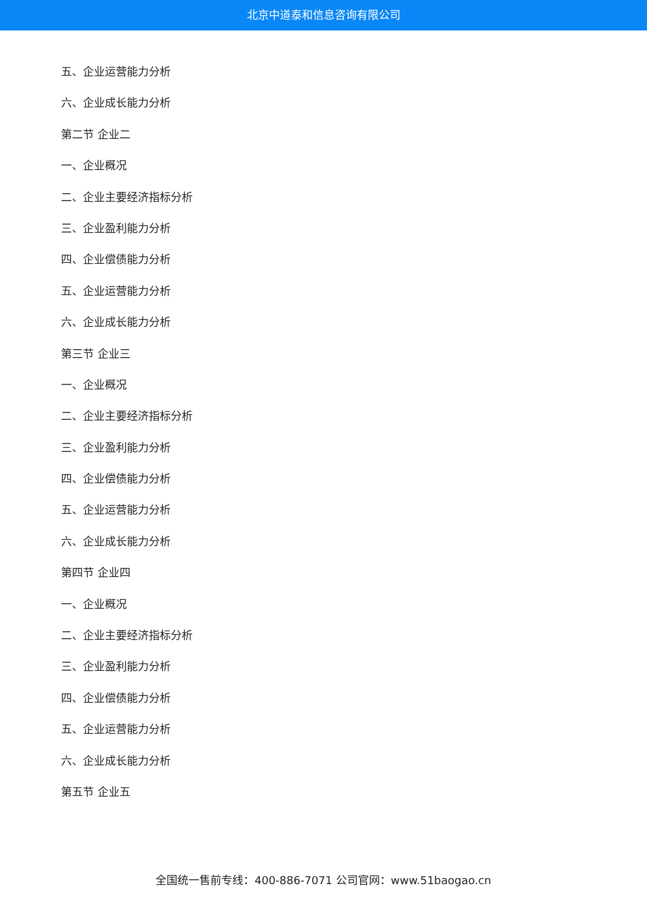北京中道泰和信息咨询有限公司
五、企业运营能力分析
六、企业成长能力分析
第二节 企业二
一、企业概况
二、企业主要经济指标分析
三、企业盈利能力分析
四、企业偿债能力分析
五、企业运营能力分析
六、企业成长能力分析
第三节 企业三
一、企业概况
二、企业主要经济指标分析
三、企业盈利能力分析
四、企业偿债能力分析
五、企业运营能力分析
六、企业成长能力分析
第四节 企业四
一、企业概况
二、企业主要经济指标分析
三、企业盈利能力分析
四、企业偿债能力分析
五、企业运营能力分析
六、企业成长能力分析
第五节 企业五
全国统一售前专线：400-886-7071 公司官网：www.51baogao.cn